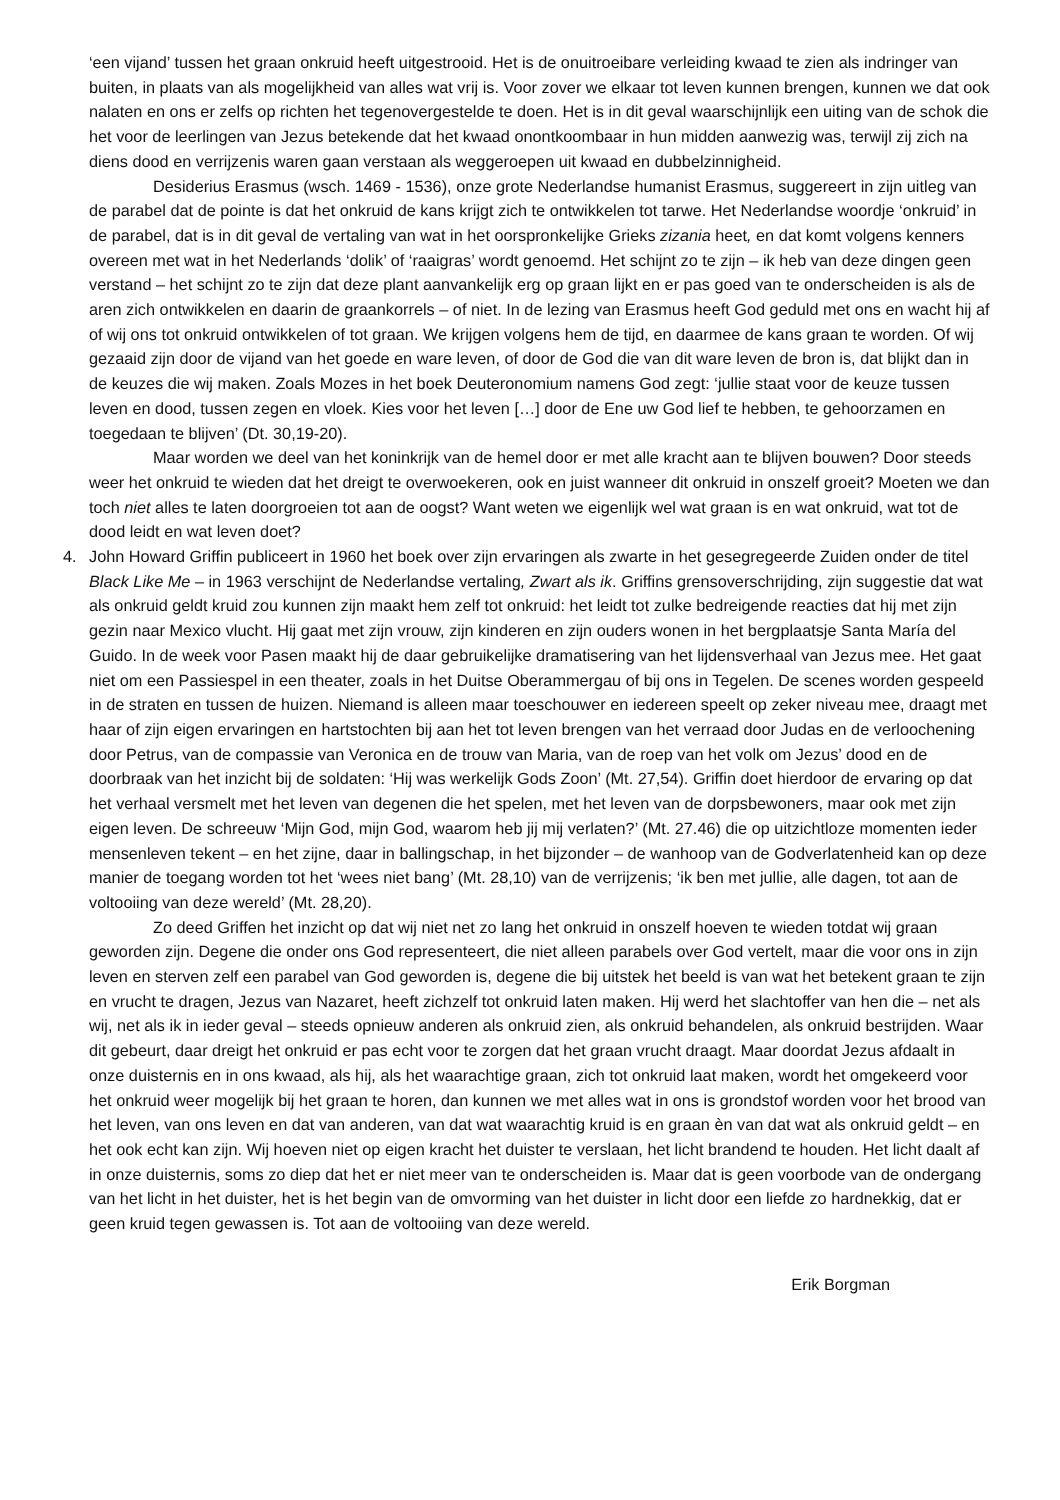‘een vijand’ tussen het graan onkruid heeft uitgestrooid. Het is de onuitroeibare verleiding kwaad te zien als indringer van buiten, in plaats van als mogelijkheid van alles wat vrij is. Voor zover we elkaar tot leven kunnen brengen, kunnen we dat ook nalaten en ons er zelfs op richten het tegenovergestelde te doen. Het is in dit geval waarschijnlijk een uiting van de schok die het voor de leerlingen van Jezus betekende dat het kwaad onontkoombaar in hun midden aanwezig was, terwijl zij zich na diens dood en verrijzenis waren gaan verstaan als weggeroepen uit kwaad en dubbelzinnigheid.
Desiderius Erasmus (wsch. 1469 - 1536), onze grote Nederlandse humanist Erasmus, suggereert in zijn uitleg van de parabel dat de pointe is dat het onkruid de kans krijgt zich te ontwikkelen tot tarwe. Het Nederlandse woordje ‘onkruid’ in de parabel, dat is in dit geval de vertaling van wat in het oorspronkelijke Grieks zizania heet, en dat komt volgens kenners overeen met wat in het Nederlands ‘dolik’ of ‘raaigras’ wordt genoemd. Het schijnt zo te zijn – ik heb van deze dingen geen verstand – het schijnt zo te zijn dat deze plant aanvankelijk erg op graan lijkt en er pas goed van te onderscheiden is als de aren zich ontwikkelen en daarin de graankorrels – of niet. In de lezing van Erasmus heeft God geduld met ons en wacht hij af of wij ons tot onkruid ontwikkelen of tot graan. We krijgen volgens hem de tijd, en daarmee de kans graan te worden. Of wij gezaaid zijn door de vijand van het goede en ware leven, of door de God die van dit ware leven de bron is, dat blijkt dan in de keuzes die wij maken. Zoals Mozes in het boek Deuteronomium namens God zegt: ‘jullie staat voor de keuze tussen leven en dood, tussen zegen en vloek. Kies voor het leven […] door de Ene uw God lief te hebben, te gehoorzamen en toegedaan te blijven’ (Dt. 30,19-20).
Maar worden we deel van het koninkrijk van de hemel door er met alle kracht aan te blijven bouwen? Door steeds weer het onkruid te wieden dat het dreigt te overwoekeren, ook en juist wanneer dit onkruid in onszelf groeit? Moeten we dan toch niet alles te laten doorgroeien tot aan de oogst? Want weten we eigenlijk wel wat graan is en wat onkruid, wat tot de dood leidt en wat leven doet?
4. John Howard Griffin publiceert in 1960 het boek over zijn ervaringen als zwarte in het gesegregeerde Zuiden onder de titel Black Like Me – in 1963 verschijnt de Nederlandse vertaling, Zwart als ik. Griffins grensoverschrijding, zijn suggestie dat wat als onkruid geldt kruid zou kunnen zijn maakt hem zelf tot onkruid: het leidt tot zulke bedreigende reacties dat hij met zijn gezin naar Mexico vlucht. Hij gaat met zijn vrouw, zijn kinderen en zijn ouders wonen in het bergplaatsje Santa María del Guido. In de week voor Pasen maakt hij de daar gebruikelijke dramatisering van het lijdensverhaal van Jezus mee. Het gaat niet om een Passiespel in een theater, zoals in het Duitse Oberammergau of bij ons in Tegelen. De scenes worden gespeeld in de straten en tussen de huizen. Niemand is alleen maar toeschouwer en iedereen speelt op zeker niveau mee, draagt met haar of zijn eigen ervaringen en hartstochten bij aan het tot leven brengen van het verraad door Judas en de verloochening door Petrus, van de compassie van Veronica en de trouw van Maria, van de roep van het volk om Jezus’ dood en de doorbraak van het inzicht bij de soldaten: ‘Hij was werkelijk Gods Zoon’ (Mt. 27,54). Griffin doet hierdoor de ervaring op dat het verhaal versmelt met het leven van degenen die het spelen, met het leven van de dorpsbewoners, maar ook met zijn eigen leven. De schreeuw ‘Mijn God, mijn God, waarom heb jij mij verlaten?’ (Mt. 27.46) die op uitzichtloze momenten ieder mensenleven tekent – en het zijne, daar in ballingschap, in het bijzonder – de wanhoop van de Godverlatenheid kan op deze manier de toegang worden tot het ‘wees niet bang’ (Mt. 28,10) van de verrijzenis; ‘ik ben met jullie, alle dagen, tot aan de voltooiing van deze wereld’ (Mt. 28,20).
Zo deed Griffen het inzicht op dat wij niet net zo lang het onkruid in onszelf hoeven te wieden totdat wij graan geworden zijn. Degene die onder ons God representeert, die niet alleen parabels over God vertelt, maar die voor ons in zijn leven en sterven zelf een parabel van God geworden is, degene die bij uitstek het beeld is van wat het betekent graan te zijn en vrucht te dragen, Jezus van Nazaret, heeft zichzelf tot onkruid laten maken. Hij werd het slachtoffer van hen die – net als wij, net als ik in ieder geval – steeds opnieuw anderen als onkruid zien, als onkruid behandelen, als onkruid bestrijden. Waar dit gebeurt, daar dreigt het onkruid er pas echt voor te zorgen dat het graan vrucht draagt. Maar doordat Jezus afdaalt in onze duisternis en in ons kwaad, als hij, als het waarachtige graan, zich tot onkruid laat maken, wordt het omgekeerd voor het onkruid weer mogelijk bij het graan te horen, dan kunnen we met alles wat in ons is grondstof worden voor het brood van het leven, van ons leven en dat van anderen, van dat wat waarachtig kruid is en graan èn van dat wat als onkruid geldt – en het ook echt kan zijn. Wij hoeven niet op eigen kracht het duister te verslaan, het licht brandend te houden. Het licht daalt af in onze duisternis, soms zo diep dat het er niet meer van te onderscheiden is. Maar dat is geen voorbode van de ondergang van het licht in het duister, het is het begin van de omvorming van het duister in licht door een liefde zo hardnekkig, dat er geen kruid tegen gewassen is. Tot aan de voltooiing van deze wereld.
Erik Borgman